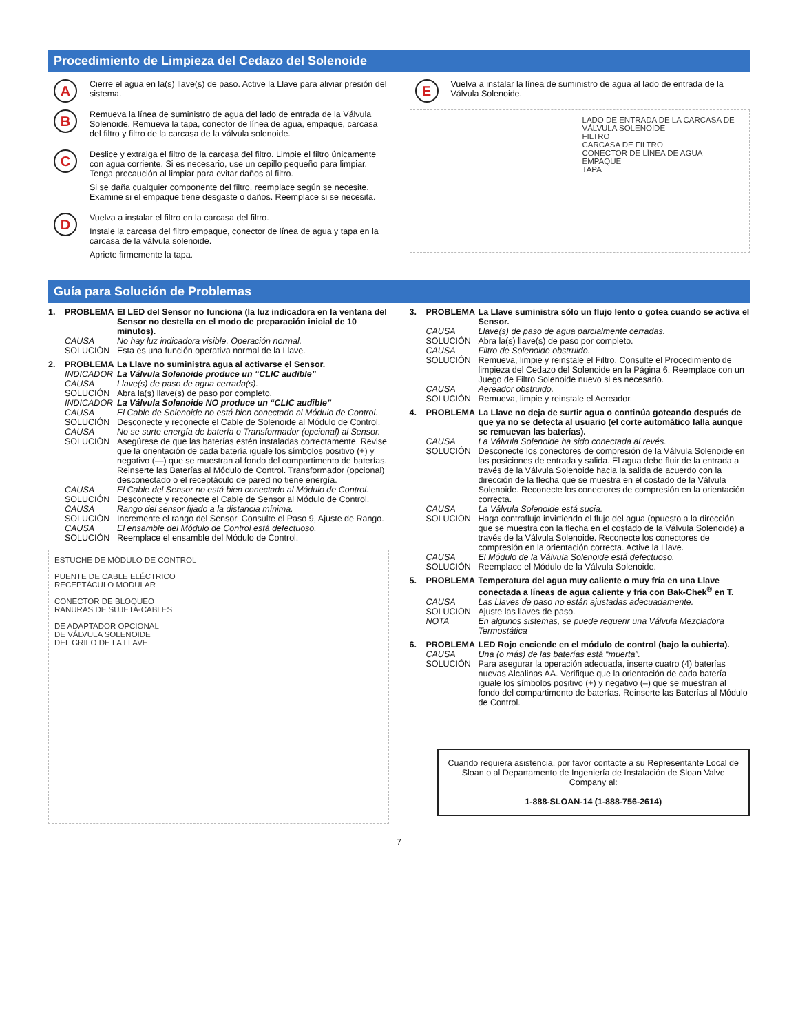Procedimiento de Limpieza del Cedazo del Solenoide
A
Cierre el agua en la(s) llave(s) de paso. Active la Llave para aliviar presión del sistema.
B
Remueva la línea de suministro de agua del lado de entrada de la Válvula Solenoide. Remueva la tapa, conector de línea de agua, empaque, carcasa del filtro y filtro de la carcasa de la válvula solenoide.
C
Deslice y extraiga el filtro de la carcasa del filtro. Limpie el filtro únicamente con agua corriente. Si es necesario, use un cepillo pequeño para limpiar. Tenga precaución al limpiar para evitar daños al filtro.
Si se daña cualquier componente del filtro, reemplace según se necesite. Examine si el empaque tiene desgaste o daños. Reemplace si se necesita.
D
Vuelva a instalar el filtro en la carcasa del filtro.
Instale la carcasa del filtro empaque, conector de línea de agua y tapa en la carcasa de la válvula solenoide.
Apriete firmemente la tapa.
E
Vuelva a instalar la línea de suministro de agua al lado de entrada de la Válvula Solenoide.
LADO DE ENTRADA DE LA CARCASA DE VÁLVULA SOLENOIDE
FILTRO
CARCASA DE FILTRO
CONECTOR DE LÍNEA DE AGUA
EMPAQUE
TAPA
Guía para Solución de Problemas
1. PROBLEMA El LED del Sensor no funciona (la luz indicadora en la ventana del Sensor no destella en el modo de preparación inicial de 10 minutos). CAUSA No hay luz indicadora visible. Operación normal. SOLUCIÓN Esta es una función operativa normal de la Llave.
2. PROBLEMA La Llave no suministra agua al activarse el Sensor. INDICADOR La Válvula Solenoide produce un “CLIC audible” CAUSA Llave(s) de paso de agua cerrada(s). SOLUCIÓN Abra la(s) llave(s) de paso por completo. INDICADOR La Válvula Solenoide NO produce un “CLIC audible” CAUSA El Cable de Solenoide no está bien conectado al Módulo de Control. SOLUCIÓN Desconecte y reconecte el Cable de Solenoide al Módulo de Control. CAUSA No se surte energía de batería o Transformador (opcional) al Sensor. SOLUCIÓN Asegúrese de que las baterías estén instaladas correctamente. Revise que la orientación de cada batería iguale los símbolos positivo (+) y negativo (—) que se muestran al fondo del compartimento de baterías. Reinserte las Baterías al Módulo de Control. Transformador (opcional) desconectado o el receptáculo de pared no tiene energía. CAUSA El Cable del Sensor no está bien conectado al Módulo de Control. SOLUCIÓN Desconecte y reconecte el Cable de Sensor al Módulo de Control. CAUSA Rango del sensor fijado a la distancia mínima. SOLUCIÓN Incremente el rango del Sensor. Consulte el Paso 9, Ajuste de Rango. CAUSA El ensamble del Módulo de Control está defectuoso. SOLUCIÓN Reemplace el ensamble del Módulo de Control.
ESTUCHE DE MÓDULO DE CONTROL
PUENTE DE CABLE ELÉCTRICO
RECEPTÁCULO MODULAR
CONECTOR DE BLOQUEO
RANURAS DE SUJETA-CABLES
DE ADAPTADOR OPCIONAL
DE VÁLVULA SOLENOIDE
DEL GRIFO DE LA LLAVE
3. PROBLEMA La Llave suministra sólo un flujo lento o gotea cuando se activa el Sensor. CAUSA Llave(s) de paso de agua parcialmente cerradas. SOLUCIÓN Abra la(s) llave(s) de paso por completo. CAUSA Filtro de Solenoide obstruido. SOLUCIÓN Remueva, limpie y reinstale el Filtro. Consulte el Procedimiento de limpieza del Cedazo del Solenoide en la Página 6. Reemplace con un Juego de Filtro Solenoide nuevo si es necesario. CAUSA Aereador obstruido. SOLUCIÓN Remueva, limpie y reinstale el Aereador.
4. PROBLEMA La Llave no deja de surtir agua o continúa goteando después de que ya no se detecta al usuario (el corte automático falla aunque se remuevan las baterías). CAUSA La Válvula Solenoide ha sido conectada al revés. SOLUCIÓN Desconecte los conectores de compresión de la Válvula Solenoide en las posiciones de entrada y salida. El agua debe fluir de la entrada a través de la Válvula Solenoide hacia la salida de acuerdo con la dirección de la flecha que se muestra en el costado de la Válvula Solenoide. Reconecte los conectores de compresión en la orientación correcta. CAUSA La Válvula Solenoide está sucia. SOLUCIÓN Haga contraflujo invirtiendo el flujo del agua (opuesto a la dirección que se muestra con la flecha en el costado de la Válvula Solenoide) a través de la Válvula Solenoide. Reconecte los conectores de compresión en la orientación correcta. Active la Llave. CAUSA El Módulo de la Válvula Solenoide está defectuoso. SOLUCIÓN Reemplace el Módulo de la Válvula Solenoide.
5. PROBLEMA Temperatura del agua muy caliente o muy fría en una Llave conectada a líneas de agua caliente y fría con Bak-Chek<sup>®</sup> en T. CAUSA Las Llaves de paso no están ajustadas adecuadamente. SOLUCIÓN Ajuste las llaves de paso. NOTA En algunos sistemas, se puede requerir una Válvula Mezcladora Termostática
6. PROBLEMA LED Rojo enciende en el módulo de control (bajo la cubierta). CAUSA Una (o más) de las baterías está “muerta”. SOLUCIÓN Para asegurar la operación adecuada, inserte cuatro (4) baterías nuevas Alcalinas AA. Verifique que la orientación de cada batería iguale los símbolos positivo (+) y negativo (–) que se muestran al fondo del compartimento de baterías. Reinserte las Baterías al Módulo de Control.
Cuando requiera asistencia, por favor contacte a su Representante Local de Sloan o al Departamento de Ingeniería de Instalación de Sloan Valve Company al:
1-888-SLOAN-14 (1-888-756-2614)
7